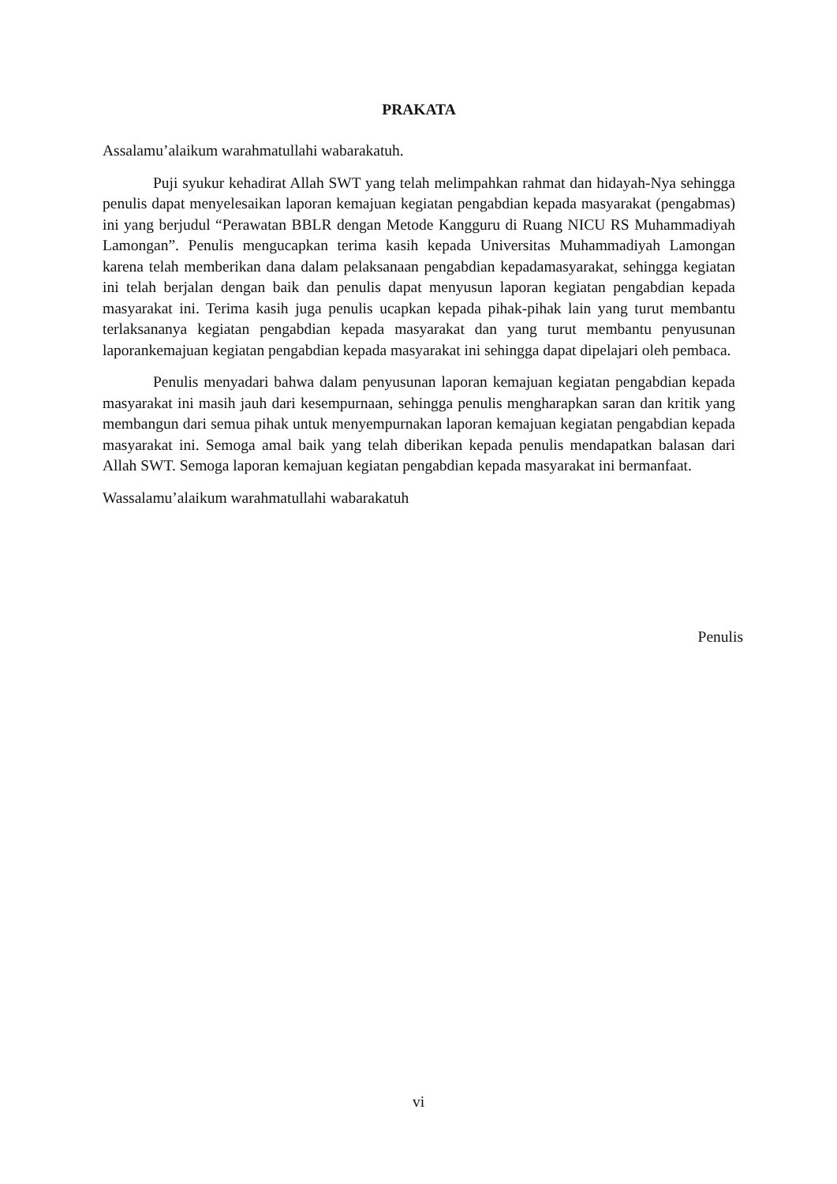PRAKATA
Assalamu’alaikum warahmatullahi wabarakatuh.
Puji syukur kehadirat Allah SWT yang telah melimpahkan rahmat dan hidayah-Nya sehingga penulis dapat menyelesaikan laporan kemajuan kegiatan pengabdian kepada masyarakat (pengabmas) ini yang berjudul “Perawatan BBLR dengan Metode Kangguru di Ruang NICU RS Muhammadiyah Lamongan”. Penulis mengucapkan terima kasih kepada Universitas Muhammadiyah Lamongan karena telah memberikan dana dalam pelaksanaan pengabdian kepadamasyarakat, sehingga kegiatan ini telah berjalan dengan baik dan penulis dapat menyusun laporan kegiatan pengabdian kepada masyarakat ini. Terima kasih juga penulis ucapkan kepada pihak-pihak lain yang turut membantu terlaksananya kegiatan pengabdian kepada masyarakat dan yang turut membantu penyusunan laporankemajuan kegiatan pengabdian kepada masyarakat ini sehingga dapat dipelajari oleh pembaca.
Penulis menyadari bahwa dalam penyusunan laporan kemajuan kegiatan pengabdian kepada masyarakat ini masih jauh dari kesempurnaan, sehingga penulis mengharapkan saran dan kritik yang membangun dari semua pihak untuk menyempurnakan laporan kemajuan kegiatan pengabdian kepada masyarakat ini. Semoga amal baik yang telah diberikan kepada penulis mendapatkan balasan dari Allah SWT. Semoga laporan kemajuan kegiatan pengabdian kepada masyarakat ini bermanfaat.
Wassalamu’alaikum warahmatullahi wabarakatuh
Penulis
vi